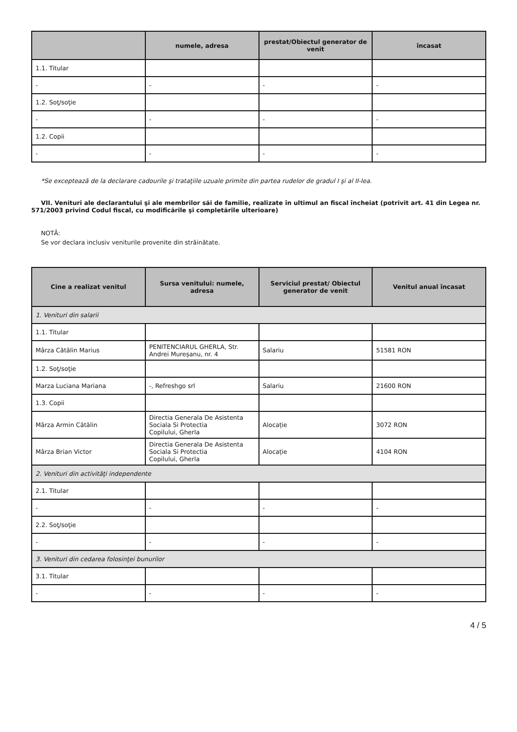| | numele, adresa | prestat/Obiectul generator de venit | încasat |
| --- | --- | --- | --- |
| 1.1. Titular | | | |
| - | - | - | - |
| 1.2. Soţ/soţie | | | |
| - | - | - | - |
| 1.2. Copii | | | |
| - | - | - | - |
*Se exceptează de la declarare cadourile şi trataţiile uzuale primite din partea rudelor de gradul I şi al II-lea.
VII. Venituri ale declarantului şi ale membrilor săi de familie, realizate în ultimul an fiscal încheiat (potrivit art. 41 din Legea nr. 571/2003 privind Codul fiscal, cu modificările şi completările ulterioare)
NOTĂ:
Se vor declara inclusiv veniturile provenite din străinătate.
| Cine a realizat venitul | Sursa venitului: numele, adresa | Serviciul prestat/ Obiectul generator de venit | Venitul anual încasat |
| --- | --- | --- | --- |
| 1. Venituri din salarii | | | |
| 1.1. Titular | | | |
| Mârza Cătălin Marius | PENITENCIARUL GHERLA, Str. Andrei Mureșanu, nr. 4 | Salariu | 51581 RON |
| 1.2. Soţ/soţie | | | |
| Marza Luciana Mariana | -, Refreshgo srl | Salariu | 21600 RON |
| 1.3. Copii | | | |
| Mârza Armin Cătălin | Directia Generala De Asistenta Sociala Si Protectia Copilului, Gherla | Alocație | 3072 RON |
| Mârza Brian Victor | Directia Generala De Asistenta Sociala Si Protectia Copilului, Gherla | Alocație | 4104 RON |
| 2. Venituri din activităţi independente | | | |
| 2.1. Titular | | | |
| - | - | - | - |
| 2.2. Soţ/soţie | | | |
| - | - | - | - |
| 3. Venituri din cedarea folosinţei bunurilor | | | |
| 3.1. Titular | | | |
| - | - | - | - |
4 / 5